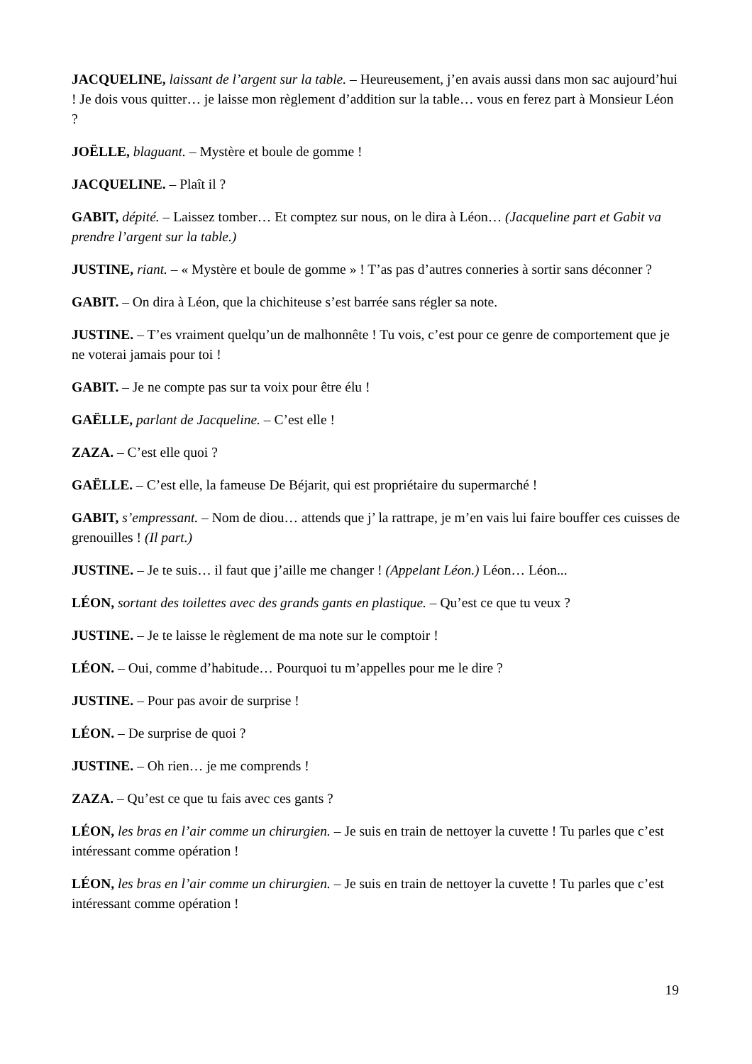JACQUELINE, laissant de l’argent sur la table. – Heureusement, j’en avais aussi dans mon sac aujourd’hui ! Je dois vous quitter… je laisse mon règlement d’addition sur la table… vous en ferez part à Monsieur Léon ?
JOËLLE, blaguant. – Mystère et boule de gomme !
JACQUELINE. – Plaît il ?
GABIT, dépité. – Laissez tomber… Et comptez sur nous, on le dira à Léon… (Jacqueline part et Gabit va prendre l’argent sur la table.)
JUSTINE, riant. – « Mystère et boule de gomme » ! T’as pas d’autres conneries à sortir sans déconner ?
GABIT. – On dira à Léon, que la chichiteuse s’est barrée sans régler sa note.
JUSTINE. – T’es vraiment quelqu’un de malhonnête ! Tu vois, c’est pour ce genre de comportement que je ne voterai jamais pour toi !
GABIT. – Je ne compte pas sur ta voix pour être élu !
GAËLLE, parlant de Jacqueline. – C’est elle !
ZAZA. – C’est elle quoi ?
GAËLLE. – C’est elle, la fameuse De Béjarit, qui est propriétaire du supermarché !
GABIT, s’empressant. – Nom de diou… attends que j’ la rattrape, je m’en vais lui faire bouffer ces cuisses de grenouilles ! (Il part.)
JUSTINE. – Je te suis… il faut que j’aille me changer ! (Appelant Léon.) Léon… Léon...
LÉON, sortant des toilettes avec des grands gants en plastique. – Qu’est ce que tu veux ?
JUSTINE. – Je te laisse le règlement de ma note sur le comptoir !
LÉON. – Oui, comme d’habitude… Pourquoi tu m’appelles pour me le dire ?
JUSTINE. – Pour pas avoir de surprise !
LÉON. – De surprise de quoi ?
JUSTINE. – Oh rien… je me comprends !
ZAZA. – Qu’est ce que tu fais avec ces gants ?
LÉON, les bras en l’air comme un chirurgien. – Je suis en train de nettoyer la cuvette ! Tu parles que c’est intéressant comme opération !
LÉON, les bras en l’air comme un chirurgien. – Je suis en train de nettoyer la cuvette ! Tu parles que c’est intéressant comme opération !
19